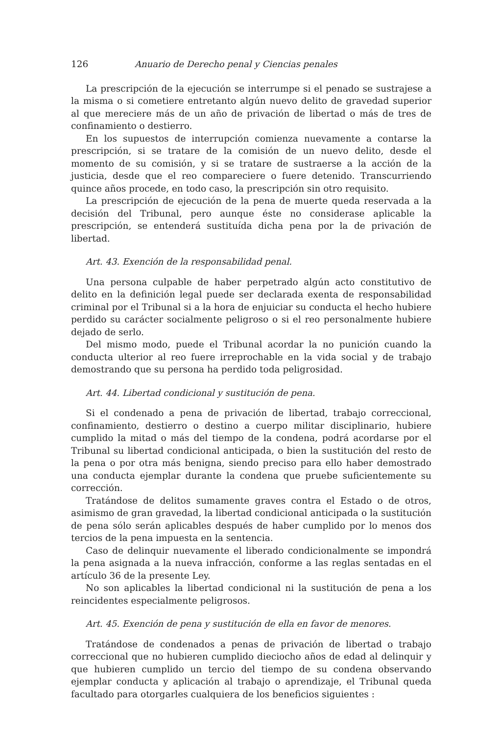126 Anuario de Derecho penal y Ciencias penales
La prescripción de la ejecución se interrumpe si el penado se sustrajese a la misma o si cometiere entretanto algún nuevo delito de gravedad superior al que mereciere más de un año de privación de libertad o más de tres de confinamiento o destierro.
En los supuestos de interrupción comienza nuevamente a contarse la prescripción, si se tratare de la comisión de un nuevo delito, desde el momento de su comisión, y si se tratare de sustraerse a la acción de la justicia, desde que el reo compareciere o fuere detenido. Transcurriendo quince años procede, en todo caso, la prescripción sin otro requisito.
La prescripción de ejecución de la pena de muerte queda reservada a la decisión del Tribunal, pero aunque éste no considerase aplicable la prescripción, se entenderá sustituída dicha pena por la de privación de libertad.
Art. 43. Exención de la responsabilidad penal.
Una persona culpable de haber perpetrado algún acto constitutivo de delito en la definición legal puede ser declarada exenta de responsabilidad criminal por el Tribunal si a la hora de enjuiciar su conducta el hecho hubiere perdido su carácter socialmente peligroso o si el reo personalmente hubiere dejado de serlo.
Del mismo modo, puede el Tribunal acordar la no punición cuando la conducta ulterior al reo fuere irreprochable en la vida social y de trabajo demostrando que su persona ha perdido toda peligrosidad.
Art. 44. Libertad condicional y sustitución de pena.
Si el condenado a pena de privación de libertad, trabajo correccional, confinamiento, destierro o destino a cuerpo militar disciplinario, hubiere cumplido la mitad o más del tiempo de la condena, podrá acordarse por el Tribunal su libertad condicional anticipada, o bien la sustitución del resto de la pena o por otra más benigna, siendo preciso para ello haber demostrado una conducta ejemplar durante la condena que pruebe suficientemente su corrección.
Tratándose de delitos sumamente graves contra el Estado o de otros, asimismo de gran gravedad, la libertad condicional anticipada o la sustitución de pena sólo serán aplicables después de haber cumplido por lo menos dos tercios de la pena impuesta en la sentencia.
Caso de delinquir nuevamente el liberado condicionalmente se impondrá la pena asignada a la nueva infracción, conforme a las reglas sentadas en el artículo 36 de la presente Ley.
No son aplicables la libertad condicional ni la sustitución de pena a los reincidentes especialmente peligrosos.
Art. 45. Exención de pena y sustitución de ella en favor de menores.
Tratándose de condenados a penas de privación de libertad o trabajo correccional que no hubieren cumplido dieciocho años de edad al delinquir y que hubieren cumplido un tercio del tiempo de su condena observando ejemplar conducta y aplicación al trabajo o aprendizaje, el Tribunal queda facultado para otorgarles cualquiera de los beneficios siguientes :